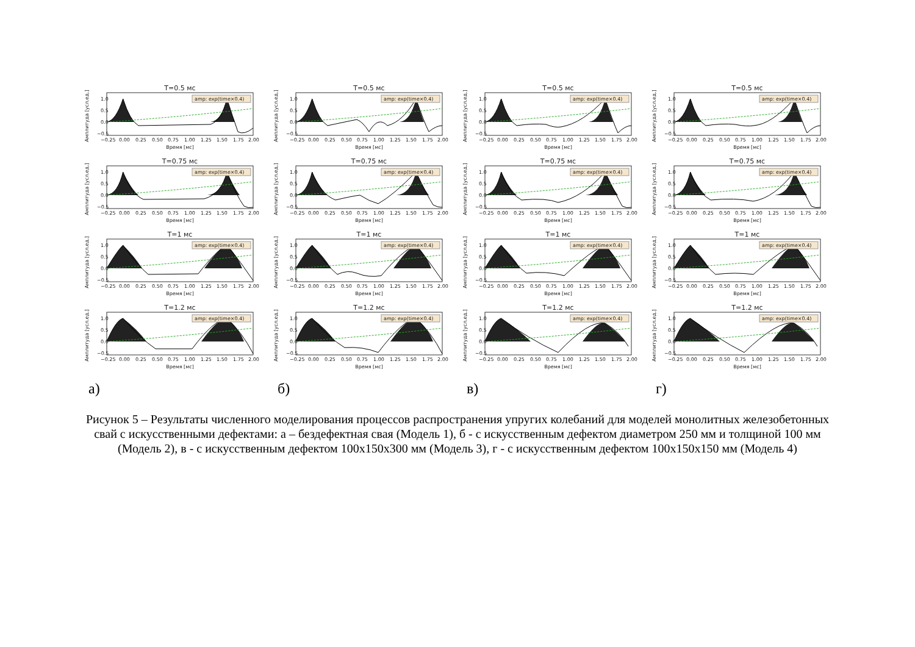T=0.5 мс
Амплитуда [усл.ед.]
1.0
0.5
0.0
−0.5
amp: exp(time×0.4)
−0.25
0.00
0.25
0.50
0.75
1.00
1.25
1.50
1.75
2.00
Время [мс]
T=0.75 мс
Амплитуда [усл.ед.]
1.0
0.5
0.0
−0.5
amp: exp(time×0.4)
−0.25
0.00
0.25
0.50
0.75
1.00
1.25
1.50
1.75
2.00
Время [мс]
T=1 мс
Амплитуда [усл.ед.]
1.0
0.5
0.0
−0.5
amp: exp(time×0.4)
−0.25
0.00
0.25
0.50
0.75
1.00
1.25
1.50
1.75
2.00
Время [мс]
T=1.2 мс
Амплитуда [усл.ед.]
1.0
0.5
0.0
−0.5
amp: exp(time×0.4)
−0.25
0.00
0.25
0.50
0.75
1.00
1.25
1.50
1.75
2.00
Время [мс]
а)
T=0.5 мс
Амплитуда [усл.ед.]
1.0
0.5
0.0
−0.5
amp: exp(time×0.4)
−0.25
0.00
0.25
0.50
0.75
1.00
1.25
1.50
1.75
2.00
Время [мс]
T=0.75 мс
Амплитуда [усл.ед.]
1.0
0.5
0.0
−0.5
amp: exp(time×0.4)
−0.25
0.00
0.25
0.50
0.75
1.00
1.25
1.50
1.75
2.00
Время [мс]
T=1 мс
Амплитуда [усл.ед.]
1.0
0.5
0.0
−0.5
amp: exp(time×0.4)
−0.25
0.00
0.25
0.50
0.75
1.00
1.25
1.50
1.75
2.00
Время [мс]
T=1.2 мс
Амплитуда [усл.ед.]
1.0
0.5
0.0
−0.5
amp: exp(time×0.4)
−0.25
0.00
0.25
0.50
0.75
1.00
1.25
1.50
1.75
2.00
Время [мс]
б)
T=0.5 мс
Амплитуда [усл.ед.]
1.0
0.5
0.0
−0.5
amp: exp(time×0.4)
−0.25
0.00
0.25
0.50
0.75
1.00
1.25
1.50
1.75
2.00
Время [мс]
T=0.75 мс
Амплитуда [усл.ед.]
1.0
0.5
0.0
−0.5
amp: exp(time×0.4)
−0.25
0.00
0.25
0.50
0.75
1.00
1.25
1.50
1.75
2.00
Время [мс]
T=1 мс
Амплитуда [усл.ед.]
1.0
0.5
0.0
−0.5
amp: exp(time×0.4)
−0.25
0.00
0.25
0.50
0.75
1.00
1.25
1.50
1.75
2.00
Время [мс]
T=1.2 мс
Амплитуда [усл.ед.]
1.0
0.5
0.0
−0.5
amp: exp(time×0.4)
−0.25
0.00
0.25
0.50
0.75
1.00
1.25
1.50
1.75
2.00
Время [мс]
в)
T=0.5 мс
Амплитуда [усл.ед.]
1.0
0.5
0.0
−0.5
amp: exp(time×0.4)
−0.25
0.00
0.25
0.50
0.75
1.00
1.25
1.50
1.75
2.00
Время [мс]
T=0.75 мс
Амплитуда [усл.ед.]
1.0
0.5
0.0
−0.5
amp: exp(time×0.4)
−0.25
0.00
0.25
0.50
0.75
1.00
1.25
1.50
1.75
2.00
Время [мс]
T=1 мс
Амплитуда [усл.ед.]
1.0
0.5
0.0
−0.5
amp: exp(time×0.4)
−0.25
0.00
0.25
0.50
0.75
1.00
1.25
1.50
1.75
2.00
Время [мс]
T=1.2 мс
Амплитуда [усл.ед.]
1.0
0.5
0.0
−0.5
amp: exp(time×0.4)
−0.25
0.00
0.25
0.50
0.75
1.00
1.25
1.50
1.75
2.00
Время [мс]
г)
Рисунок 5 – Результаты численного моделирования процессов распространения упругих колебаний для моделей монолитных железобетонных свай с искусственными дефектами: а – бездефектная свая (Модель 1), б - с искусственным дефектом диаметром 250 мм и толщиной 100 мм (Модель 2), в - с искусственным дефектом 100х150х300 мм (Модель 3), г - с искусственным дефектом 100х150х150 мм (Модель 4)